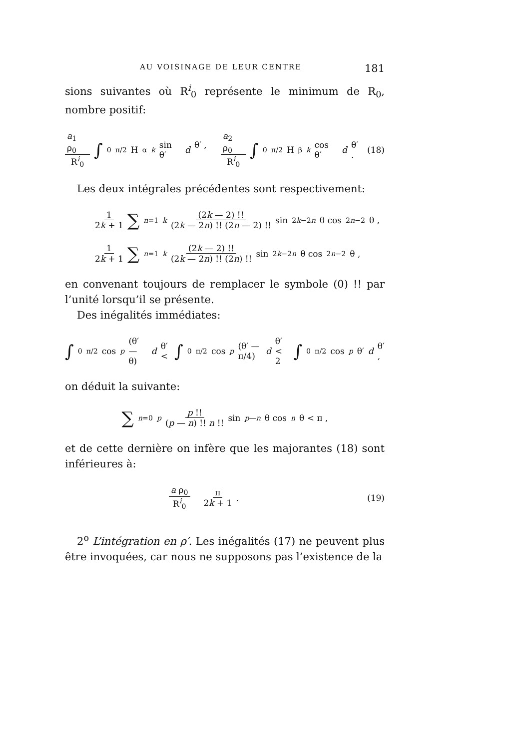AU VOISINAGE DE LEUR CENTRE 181
sions suivantes où R<sup>i</sup><sub>0</sub> représente le minimum de R<sub>0</sub>, nombre positif:
a<sub>1</sub> ρ<sub>0</sub> R<sup>i</sup><sub>0</sub> ∫<sub>0</sub><sup>π/2</sup> H<sup>α</sup><sub>k</sub> sin θ′ d θ′ , a<sub>2</sub> ρ<sub>0</sub> R<sup>i</sup><sub>0</sub> ∫<sub>0</sub><sup>π/2</sup> H<sup>β</sup><sub>k</sub> cos θ′ d θ′ . (18)
Les deux intégrales précédentes sont respectivement:
1 2k + 1 ∑<sub>n=1</sub><sup>k</sup> (2k — 2) !! (2k — 2n) !! (2n — 2) !! sin<sup>2k−2n</sup> θ cos<sup>2n−2</sup> θ ,
1 2k + 1 ∑<sub>n=1</sub><sup>k</sup> (2k — 2) !! (2k — 2n) !! (2n) !! sin<sup>2k−2n</sup> θ cos<sup>2n−2</sup> θ ,
en convenant toujours de remplacer le symbole (0) !! par l’unité lorsqu’il se présente.
Des inégalités immédiates:
∫<sub>0</sub><sup>π/2</sup> cos<sup>p</sup> (θ′ — θ) d θ′ < ∫<sub>0</sub><sup>π/2</sup> cos<sup>p</sup> (θ′ — π/4) d θ′ < 2 ∫<sub>0</sub><sup>π/2</sup> cos<sup>p</sup> θ′ d θ′ ,
on déduit la suivante:
∑<sub>n=0</sub><sup>p</sup> p !! (p — n) !! n !! sin<sup>p—n</sup> θ cos<sup>n</sup> θ < π ,
et de cette dernière on infère que les majorantes (18) sont inférieures à:
a ρ<sub>0</sub> R<sup>i</sup><sub>0</sub> π 2k + 1 . (19)
2<sup>o</sup> L’intégration en ρ′. Les inégalités (17) ne peuvent plus être invoquées, car nous ne supposons pas l’existence de la